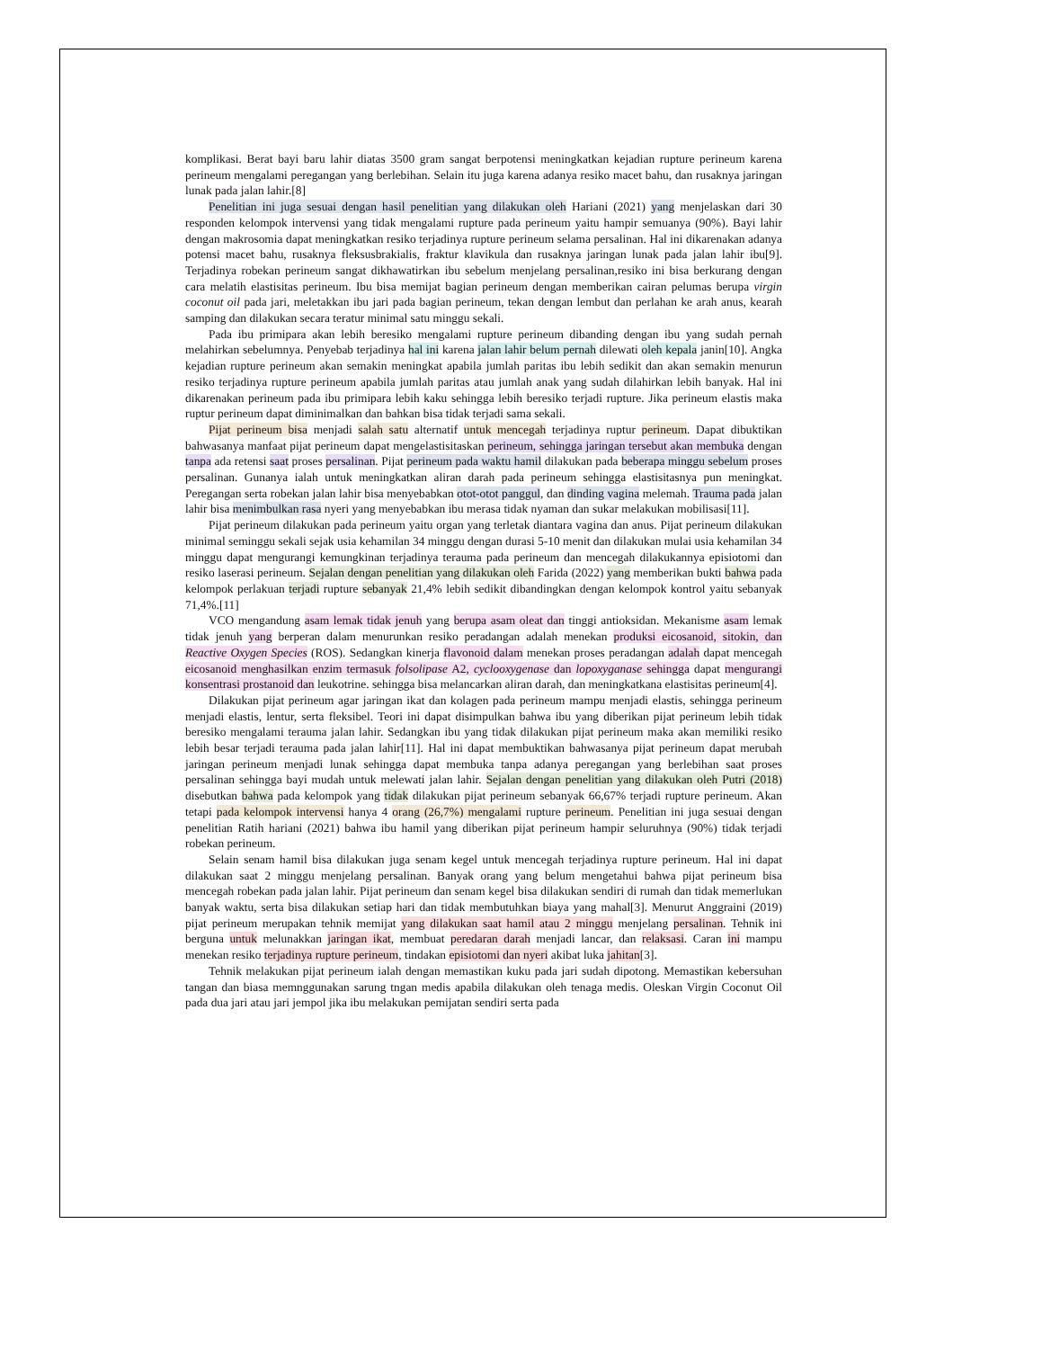komplikasi. Berat bayi baru lahir diatas 3500 gram sangat berpotensi meningkatkan kejadian rupture perineum karena perineum mengalami peregangan yang berlebihan. Selain itu juga karena adanya resiko macet bahu, dan rusaknya jaringan lunak pada jalan lahir.[8]
Penelitian ini juga sesuai dengan hasil penelitian yang dilakukan oleh Hariani (2021) yang menjelaskan dari 30 responden kelompok intervensi yang tidak mengalami rupture pada perineum yaitu hampir semuanya (90%). Bayi lahir dengan makrosomia dapat meningkatkan resiko terjadinya rupture perineum selama persalinan. Hal ini dikarenakan adanya potensi macet bahu, rusaknya fleksusbrakialis, fraktur klavikula dan rusaknya jaringan lunak pada jalan lahir ibu[9]. Terjadinya robekan perineum sangat dikhawatirkan ibu sebelum menjelang persalinan,resiko ini bisa berkurang dengan cara melatih elastisitas perineum. Ibu bisa memijat bagian perineum dengan memberikan cairan pelumas berupa virgin coconut oil pada jari, meletakkan ibu jari pada bagian perineum, tekan dengan lembut dan perlahan ke arah anus, kearah samping dan dilakukan secara teratur minimal satu minggu sekali.
Pada ibu primipara akan lebih beresiko mengalami rupture perineum dibanding dengan ibu yang sudah pernah melahirkan sebelumnya. Penyebab terjadinya hal ini karena jalan lahir belum pernah dilewati oleh kepala janin[10]. Angka kejadian rupture perineum akan semakin meningkat apabila jumlah paritas ibu lebih sedikit dan akan semakin menurun resiko terjadinya rupture perineum apabila jumlah paritas atau jumlah anak yang sudah dilahirkan lebih banyak. Hal ini dikarenakan perineum pada ibu primipara lebih kaku sehingga lebih beresiko terjadi rupture. Jika perineum elastis maka ruptur perineum dapat diminimalkan dan bahkan bisa tidak terjadi sama sekali.
Pijat perineum bisa menjadi salah satu alternatif untuk mencegah terjadinya ruptur perineum. Dapat dibuktikan bahwasanya manfaat pijat perineum dapat mengelastisitaskan perineum, sehingga jaringan tersebut akan membuka dengan tanpa ada retensi saat proses persalinan. Pijat perineum pada waktu hamil dilakukan pada beberapa minggu sebelum proses persalinan. Gunanya ialah untuk meningkatkan aliran darah pada perineum sehingga elastisitasnya pun meningkat. Peregangan serta robekan jalan lahir bisa menyebabkan otot-otot panggul, dan dinding vagina melemah. Trauma pada jalan lahir bisa menimbulkan rasa nyeri yang menyebabkan ibu merasa tidak nyaman dan sukar melakukan mobilisasi[11].
Pijat perineum dilakukan pada perineum yaitu organ yang terletak diantara vagina dan anus. Pijat perineum dilakukan minimal seminggu sekali sejak usia kehamilan 34 minggu dengan durasi 5-10 menit dan dilakukan mulai usia kehamilan 34 minggu dapat mengurangi kemungkinan terjadinya terauma pada perineum dan mencegah dilakukannya episiotomi dan resiko laserasi perineum. Sejalan dengan penelitian yang dilakukan oleh Farida (2022) yang memberikan bukti bahwa pada kelompok perlakuan terjadi rupture sebanyak 21,4% lebih sedikit dibandingkan dengan kelompok kontrol yaitu sebanyak 71,4%.[11]
VCO mengandung asam lemak tidak jenuh yang berupa asam oleat dan tinggi antioksidan. Mekanisme asam lemak tidak jenuh yang berperan dalam menurunkan resiko peradangan adalah menekan produksi eicosanoid, sitokin, dan Reactive Oxygen Species (ROS). Sedangkan kinerja flavonoid dalam menekan proses peradangan adalah dapat mencegah eicosanoid menghasilkan enzim termasuk folsolipase A2, cyclooxygenase dan lopoxyganase sehingga dapat mengurangi konsentrasi prostanoid dan leukotrine. sehingga bisa melancarkan aliran darah, dan meningkatkana elastisitas perineum[4].
Dilakukan pijat perineum agar jaringan ikat dan kolagen pada perineum mampu menjadi elastis, sehingga perineum menjadi elastis, lentur, serta fleksibel. Teori ini dapat disimpulkan bahwa ibu yang diberikan pijat perineum lebih tidak beresiko mengalami terauma jalan lahir. Sedangkan ibu yang tidak dilakukan pijat perineum maka akan memiliki resiko lebih besar terjadi terauma pada jalan lahir[11]. Hal ini dapat membuktikan bahwasanya pijat perineum dapat merubah jaringan perineum menjadi lunak sehingga dapat membuka tanpa adanya peregangan yang berlebihan saat proses persalinan sehingga bayi mudah untuk melewati jalan lahir. Sejalan dengan penelitian yang dilakukan oleh Putri (2018) disebutkan bahwa pada kelompok yang tidak dilakukan pijat perineum sebanyak 66,67% terjadi rupture perineum. Akan tetapi pada kelompok intervensi hanya 4 orang (26,7%) mengalami rupture perineum. Penelitian ini juga sesuai dengan penelitian Ratih hariani (2021) bahwa ibu hamil yang diberikan pijat perineum hampir seluruhnya (90%) tidak terjadi robekan perineum.
Selain senam hamil bisa dilakukan juga senam kegel untuk mencegah terjadinya rupture perineum. Hal ini dapat dilakukan saat 2 minggu menjelang persalinan. Banyak orang yang belum mengetahui bahwa pijat perineum bisa mencegah robekan pada jalan lahir. Pijat perineum dan senam kegel bisa dilakukan sendiri di rumah dan tidak memerlukan banyak waktu, serta bisa dilakukan setiap hari dan tidak membutuhkan biaya yang mahal[3]. Menurut Anggraini (2019) pijat perineum merupakan tehnik memijat yang dilakukan saat hamil atau 2 minggu menjelang persalinan. Tehnik ini berguna untuk melunakkan jaringan ikat, membuat peredaran darah menjadi lancar, dan relaksasi. Caran ini mampu menekan resiko terjadinya rupture perineum, tindakan episiotomi dan nyeri akibat luka jahitan[3].
Tehnik melakukan pijat perineum ialah dengan memastikan kuku pada jari sudah dipotong. Memastikan kebersuhan tangan dan biasa memnggunakan sarung tngan medis apabila dilakukan oleh tenaga medis. Oleskan Virgin Coconut Oil pada dua jari atau jari jempol jika ibu melakukan pemijatan sendiri serta pada